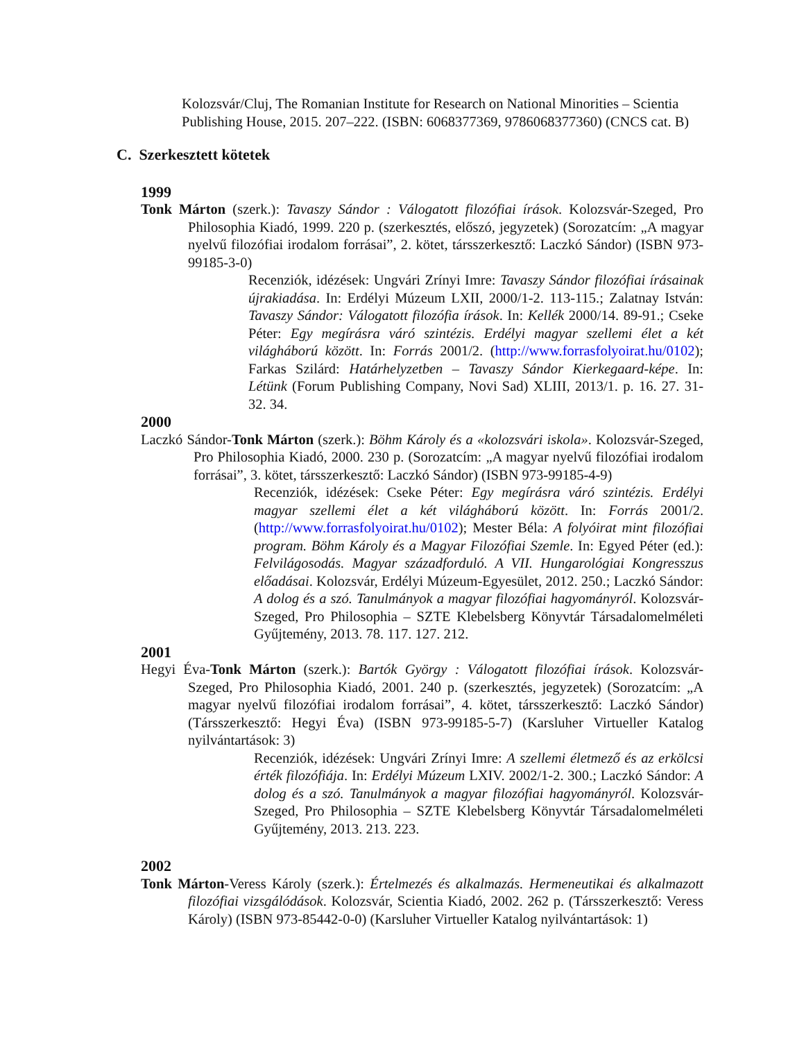Kolozsvár/Cluj, The Romanian Institute for Research on National Minorities – Scientia Publishing House, 2015. 207–222. (ISBN: 6068377369, 9786068377360) (CNCS cat. B)
C. Szerkesztett kötetek
1999
Tonk Márton (szerk.): Tavaszy Sándor : Válogatott filozófiai írások. Kolozsvár-Szeged, Pro Philosophia Kiadó, 1999. 220 p. (szerkesztés, előszó, jegyzetek) (Sorozatcím: „A magyar nyelvű filozófiai irodalom forrásai”, 2. kötet, társszerkesztő: Laczkó Sándor) (ISBN 973-99185-3-0)
Recenziók, idézések: Ungvári Zrínyi Imre: Tavaszy Sándor filozófiai írásainak újrakiadása. In: Erdélyi Múzeum LXII, 2000/1-2. 113-115.; Zalatnay István: Tavaszy Sándor: Válogatott filozófia írások. In: Kellék 2000/14. 89-91.; Cseke Péter: Egy megírásra váró szintézis. Erdélyi magyar szellemi élet a két világháború között. In: Forrás 2001/2. (http://www.forrasfolyoirat.hu/0102); Farkas Szilárd: Határhelyzetben – Tavaszy Sándor Kierkegaard-képe. In: Létünk (Forum Publishing Company, Novi Sad) XLIII, 2013/1. p. 16. 27. 31-32. 34.
2000
Laczkó Sándor-Tonk Márton (szerk.): Böhm Károly és a «kolozsvári iskola». Kolozsvár-Szeged, Pro Philosophia Kiadó, 2000. 230 p. (Sorozatcím: „A magyar nyelvű filozófiai irodalom forrásai”, 3. kötet, társszerkesztő: Laczkó Sándor) (ISBN 973-99185-4-9)
Recenziók, idézések: Cseke Péter: Egy megírásra váró szintézis. Erdélyi magyar szellemi élet a két világháború között. In: Forrás 2001/2. (http://www.forrasfolyoirat.hu/0102); Mester Béla: A folyóirat mint filozófiai program. Böhm Károly és a Magyar Filozófiai Szemle. In: Egyed Péter (ed.): Felvilágosodás. Magyar századforduló. A VII. Hungarológiai Kongresszus előadásai. Kolozsvár, Erdélyi Múzeum-Egyesület, 2012. 250.; Laczkó Sándor: A dolog és a szó. Tanulmányok a magyar filozófiai hagyományról. Kolozsvár-Szeged, Pro Philosophia – SZTE Klebelsberg Könyvtár Társadalomelméleti Gyűjtemény, 2013. 78. 117. 127. 212.
2001
Hegyi Éva-Tonk Márton (szerk.): Bartók György : Válogatott filozófiai írások. Kolozsvár-Szeged, Pro Philosophia Kiadó, 2001. 240 p. (szerkesztés, jegyzetek) (Sorozatcím: „A magyar nyelvű filozófiai irodalom forrásai”, 4. kötet, társszerkesztő: Laczkó Sándor) (Társszerkesztő: Hegyi Éva) (ISBN 973-99185-5-7) (Karsluher Virtueller Katalog nyilvántartások: 3)
Recenziók, idézések: Ungvári Zrínyi Imre: A szellemi életmező és az erkölcsi érték filozófiája. In: Erdélyi Múzeum LXIV. 2002/1-2. 300.; Laczkó Sándor: A dolog és a szó. Tanulmányok a magyar filozófiai hagyományról. Kolozsvár-Szeged, Pro Philosophia – SZTE Klebelsberg Könyvtár Társadalomelméleti Gyűjtemény, 2013. 213. 223.
2002
Tonk Márton-Veress Károly (szerk.): Értelmezés és alkalmazás. Hermeneutikai és alkalmazott filozófiai vizsgálódások. Kolozsvár, Scientia Kiadó, 2002. 262 p. (Társszerkesztő: Veress Károly) (ISBN 973-85442-0-0) (Karsluher Virtueller Katalog nyilvántartások: 1)